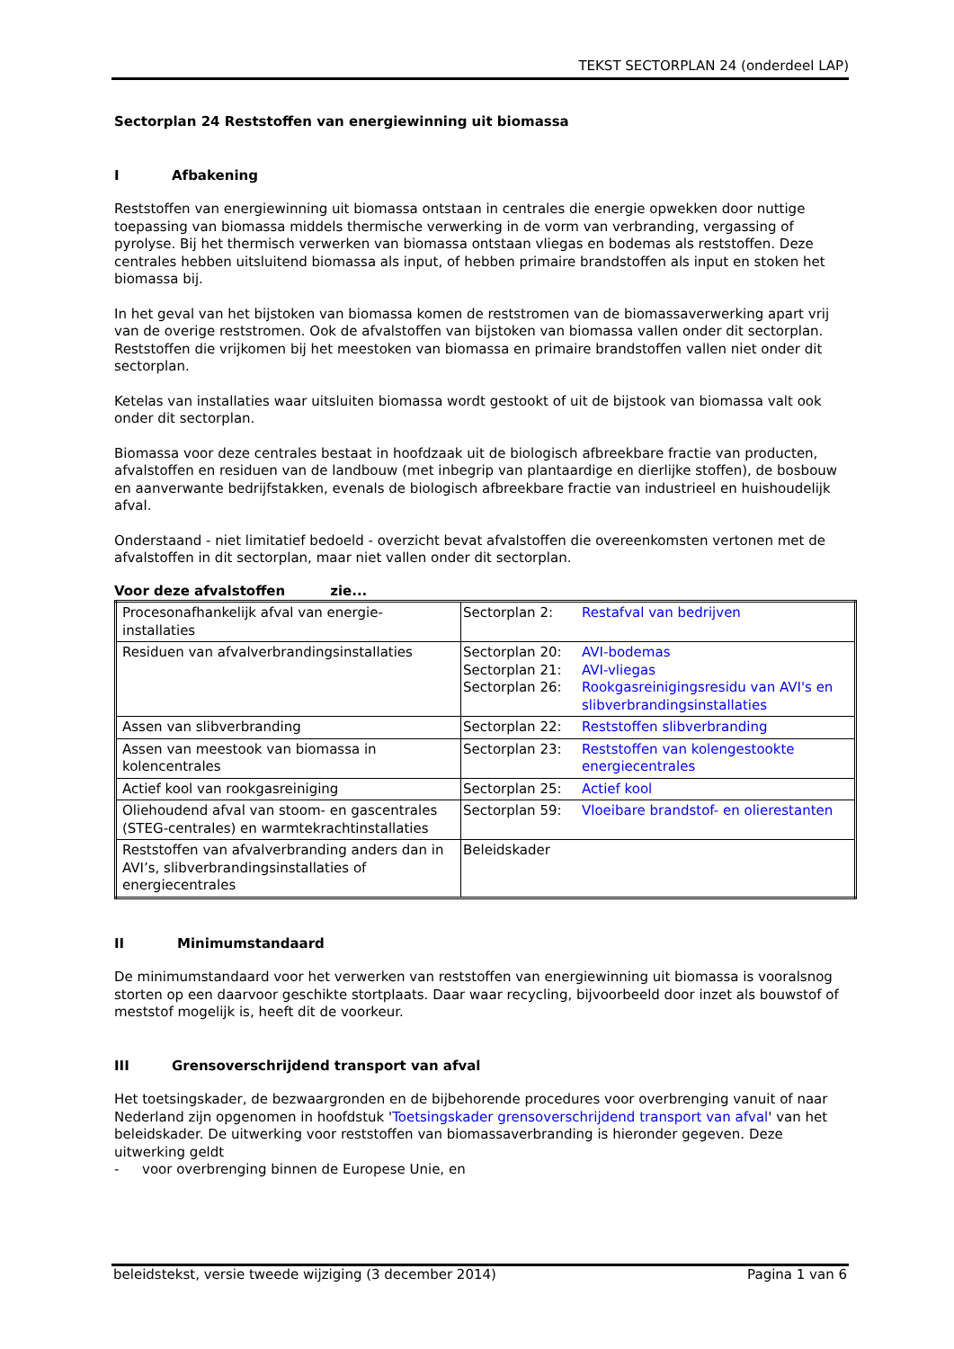TEKST SECTORPLAN 24 (onderdeel LAP)
Sectorplan 24 Reststoffen van energiewinning uit biomassa
I Afbakening
Reststoffen van energiewinning uit biomassa ontstaan in centrales die energie opwekken door nuttige toepassing van biomassa middels thermische verwerking in de vorm van verbranding, vergassing of pyrolyse. Bij het thermisch verwerken van biomassa ontstaan vliegas en bodemas als reststoffen. Deze centrales hebben uitsluitend biomassa als input, of hebben primaire brandstoffen als input en stoken het biomassa bij.
In het geval van het bijstoken van biomassa komen de reststromen van de biomassaverwerking apart vrij van de overige reststromen. Ook de afvalstoffen van bijstoken van biomassa vallen onder dit sectorplan. Reststoffen die vrijkomen bij het meestoken van biomassa en primaire brandstoffen vallen niet onder dit sectorplan.
Ketelas van installaties waar uitsluiten biomassa wordt gestookt of uit de bijstook van biomassa valt ook onder dit sectorplan.
Biomassa voor deze centrales bestaat in hoofdzaak uit de biologisch afbreekbare fractie van producten, afvalstoffen en residuen van de landbouw (met inbegrip van plantaardige en dierlijke stoffen), de bosbouw en aanverwante bedrijfstakken, evenals de biologisch afbreekbare fractie van industrieel en huishoudelijk afval.
Onderstaand - niet limitatief bedoeld - overzicht bevat afvalstoffen die overeenkomsten vertonen met de afvalstoffen in dit sectorplan, maar niet vallen onder dit sectorplan.
Voor deze afvalstoffen zie...
| Procesonafhankelijk afval van energie-installaties | Sectorplan 2: | Restafval van bedrijven |
| Residuen van afvalverbrandingsinstallaties | Sectorplan 20: Sectorplan 21: Sectorplan 26: | AVI-bodemas AVI-vliegas Rookgasreinigingsresidu van AVI's en slibverbrandingsinstallaties |
| Assen van slibverbranding | Sectorplan 22: | Reststoffen slibverbranding |
| Assen van meestook van biomassa in kolencentrales | Sectorplan 23: | Reststoffen van kolengestookte energiecentrales |
| Actief kool van rookgasreiniging | Sectorplan 25: | Actief kool |
| Oliehoudend afval van stoom- en gascentrales (STEG-centrales) en warmtekrachtinstallaties | Sectorplan 59: | Vloeibare brandstof- en olierestanten |
| Reststoffen van afvalverbranding anders dan in AVI’s, slibverbrandingsinstallaties of energiecentrales | Beleidskader | |
II Minimumstandaard
De minimumstandaard voor het verwerken van reststoffen van energiewinning uit biomassa is vooralsnog storten op een daarvoor geschikte stortplaats. Daar waar recycling, bijvoorbeeld door inzet als bouwstof of meststof mogelijk is, heeft dit de voorkeur.
III Grensoverschrijdend transport van afval
Het toetsingskader, de bezwaargronden en de bijbehorende procedures voor overbrenging vanuit of naar Nederland zijn opgenomen in hoofdstuk 'Toetsingskader grensoverschrijdend transport van afval' van het beleidskader. De uitwerking voor reststoffen van biomassaverbranding is hieronder gegeven. Deze uitwerking geldt
- voor overbrenging binnen de Europese Unie, en
beleidstekst, versie tweede wijziging (3 december 2014) Pagina 1 van 6